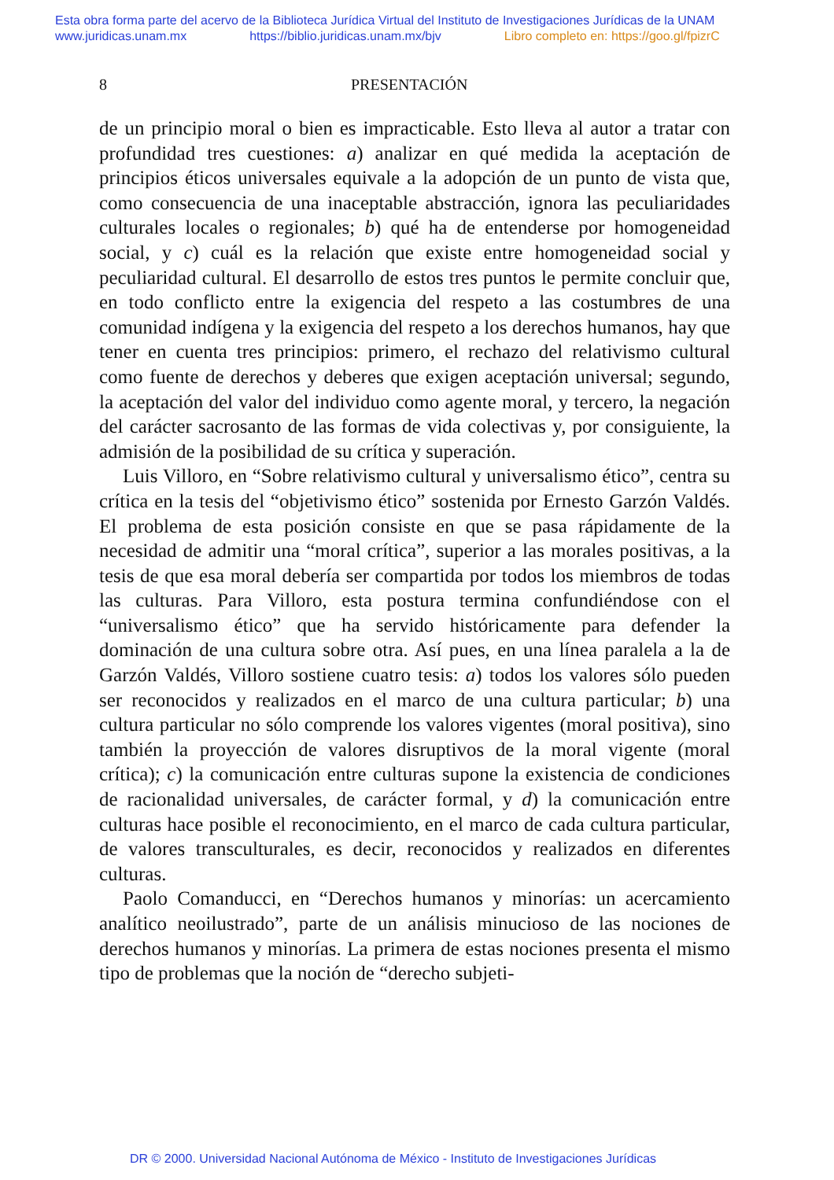Esta obra forma parte del acervo de la Biblioteca Jurídica Virtual del Instituto de Investigaciones Jurídicas de la UNAM
www.juridicas.unam.mx https://biblio.juridicas.unam.mx/bjv Libro completo en: https://goo.gl/fpizrC
8 PRESENTACIÓN
de un principio moral o bien es impracticable. Esto lleva al autor a tratar con profundidad tres cuestiones: a) analizar en qué medida la aceptación de principios éticos universales equivale a la adopción de un punto de vista que, como consecuencia de una inaceptable abstracción, ignora las peculiaridades culturales locales o regionales; b) qué ha de entenderse por homogeneidad social, y c) cuál es la relación que existe entre homogeneidad social y peculiaridad cultural. El desarrollo de estos tres puntos le permite concluir que, en todo conflicto entre la exigencia del respeto a las costumbres de una comunidad indígena y la exigencia del respeto a los derechos humanos, hay que tener en cuenta tres principios: primero, el rechazo del relativismo cultural como fuente de derechos y deberes que exigen aceptación universal; segundo, la aceptación del valor del individuo como agente moral, y tercero, la negación del carácter sacrosanto de las formas de vida colectivas y, por consiguiente, la admisión de la posibilidad de su crítica y superación.
Luis Villoro, en “Sobre relativismo cultural y universalismo ético”, centra su crítica en la tesis del “objetivismo ético” sostenida por Ernesto Garzón Valdés. El problema de esta posición consiste en que se pasa rápidamente de la necesidad de admitir una “moral crítica”, superior a las morales positivas, a la tesis de que esa moral debería ser compartida por todos los miembros de todas las culturas. Para Villoro, esta postura termina confundiéndose con el “universalismo ético” que ha servido históricamente para defender la dominación de una cultura sobre otra. Así pues, en una línea paralela a la de Garzón Valdés, Villoro sostiene cuatro tesis: a) todos los valores sólo pueden ser reconocidos y realizados en el marco de una cultura particular; b) una cultura particular no sólo comprende los valores vigentes (moral positiva), sino también la proyección de valores disruptivos de la moral vigente (moral crítica); c) la comunicación entre culturas supone la existencia de condiciones de racionalidad universales, de carácter formal, y d) la comunicación entre culturas hace posible el reconocimiento, en el marco de cada cultura particular, de valores transculturales, es decir, reconocidos y realizados en diferentes culturas.
Paolo Comanducci, en “Derechos humanos y minorías: un acercamiento analítico neoilustrado”, parte de un análisis minucioso de las nociones de derechos humanos y minorías. La primera de estas nociones presenta el mismo tipo de problemas que la noción de “derecho subjeti-
DR © 2000. Universidad Nacional Autónoma de México - Instituto de Investigaciones Jurídicas